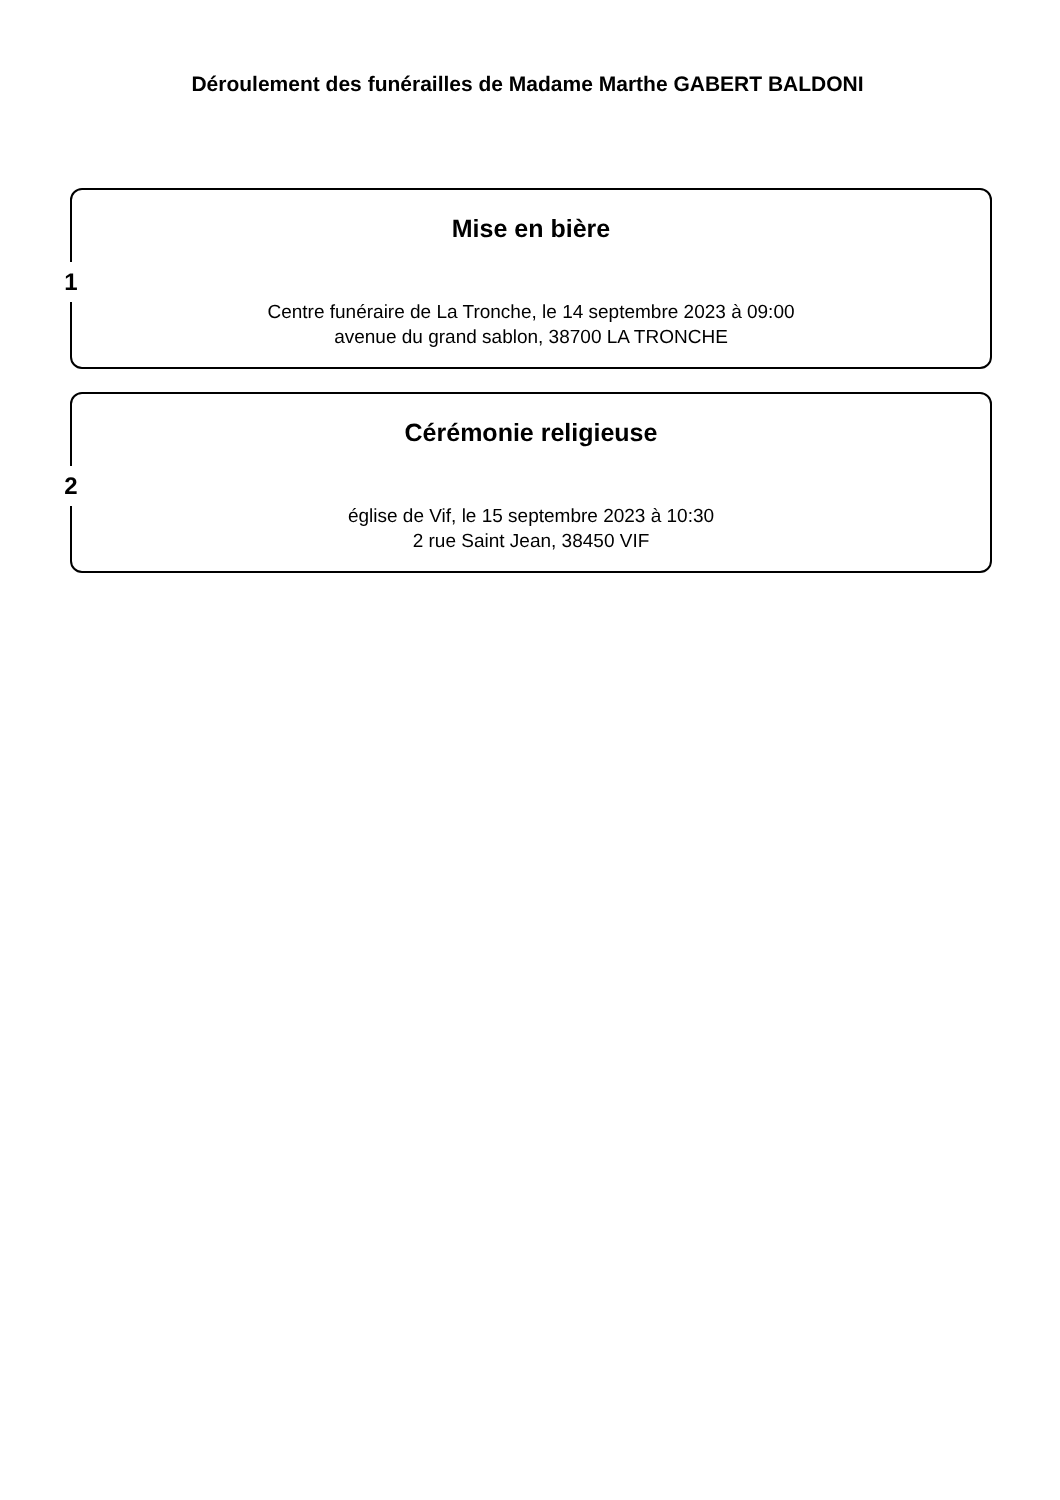Déroulement des funérailles de Madame Marthe GABERT BALDONI
1
Mise en bière
Centre funéraire de La Tronche, le 14 septembre 2023 à 09:00
avenue du grand sablon, 38700 LA TRONCHE
2
Cérémonie religieuse
église de Vif, le 15 septembre 2023 à 10:30
2 rue Saint Jean, 38450 VIF